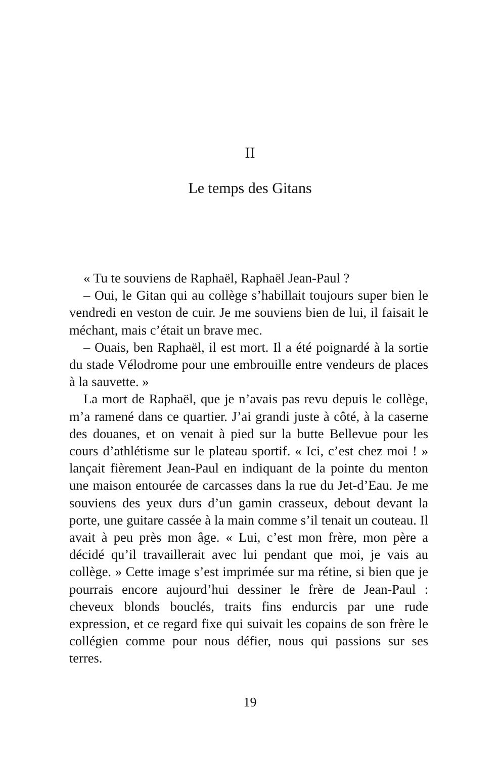II
Le temps des Gitans
« Tu te souviens de Raphaël, Raphaël Jean-Paul ?
– Oui, le Gitan qui au collège s’habillait toujours super bien le vendredi en veston de cuir. Je me souviens bien de lui, il faisait le méchant, mais c’était un brave mec.
– Ouais, ben Raphaël, il est mort. Il a été poignardé à la sortie du stade Vélodrome pour une embrouille entre vendeurs de places à la sauvette. »
La mort de Raphaël, que je n’avais pas revu depuis le collège, m’a ramené dans ce quartier. J’ai grandi juste à côté, à la caserne des douanes, et on venait à pied sur la butte Bellevue pour les cours d’athlétisme sur le plateau sportif. « Ici, c’est chez moi ! » lançait fièrement Jean-Paul en indiquant de la pointe du menton une maison entourée de carcasses dans la rue du Jet-d’Eau. Je me souviens des yeux durs d’un gamin crasseux, debout devant la porte, une guitare cassée à la main comme s’il tenait un couteau. Il avait à peu près mon âge. « Lui, c’est mon frère, mon père a décidé qu’il travaillerait avec lui pendant que moi, je vais au collège. » Cette image s’est imprimée sur ma rétine, si bien que je pourrais encore aujourd’hui dessiner le frère de Jean-Paul : cheveux blonds bouclés, traits fins endurcis par une rude expression, et ce regard fixe qui suivait les copains de son frère le collégien comme pour nous défier, nous qui passions sur ses terres.
19